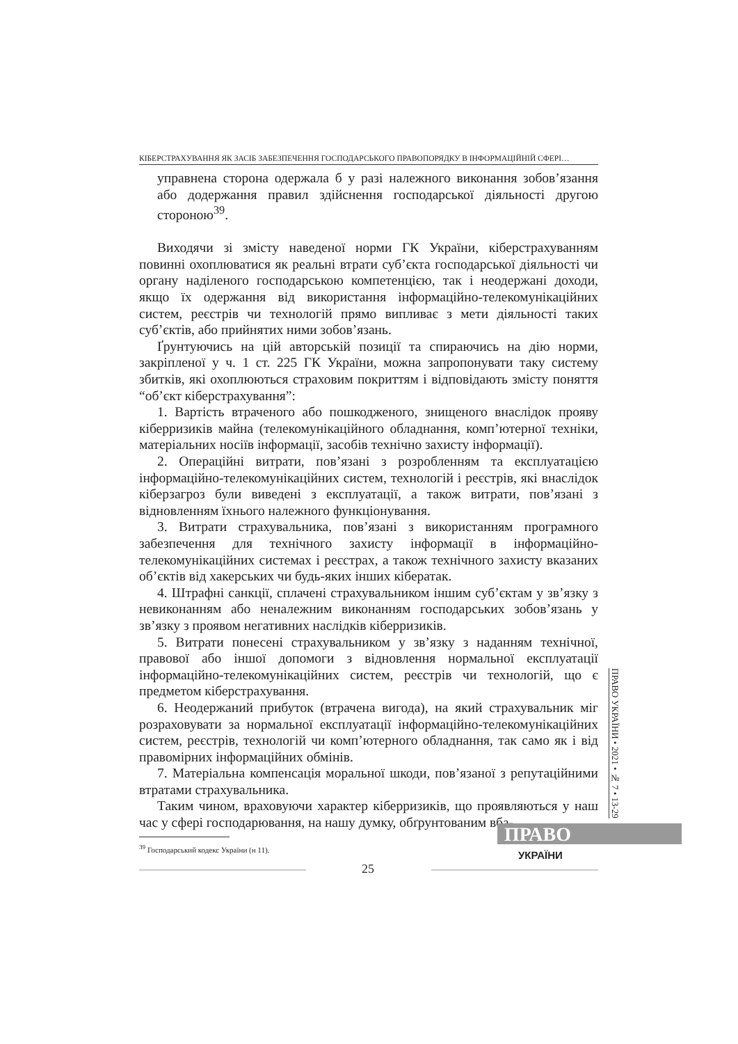КІБЕРСТРАХУВАННЯ ЯК ЗАСІБ ЗАБЕЗПЕЧЕННЯ ГОСПОДАРСЬКОГО ПРАВОПОРЯДКУ В ІНФОРМАЦІЙНІЙ СФЕРІ…
управнена сторона одержала б у разі належного виконання зобов’язання або додержання правил здійснення господарської діяльності другою стороною<sup>39</sup>.
Виходячи зі змісту наведеної норми ГК України, кіберстрахуванням повинні охоплюватися як реальні втрати суб’єкта господарської діяльності чи органу наділеного господарською компетенцією, так і неодержані доходи, якщо їх одержання від використання інформаційно-телекомунікаційних систем, реєстрів чи технологій прямо випливає з мети діяльності таких суб’єктів, або прийнятих ними зобов’язань.
Ґрунтуючись на цій авторській позиції та спираючись на дію норми, закріпленої у ч. 1 ст. 225 ГК України, можна запропонувати таку систему збитків, які охоплюються страховим покриттям і відповідають змісту поняття “об’єкт кіберстрахування”:
1. Вартість втраченого або пошкодженого, знищеного внаслідок прояву кіберризиків майна (телекомунікаційного обладнання, комп’ютерної техніки, матеріальних носіїв інформації, засобів технічно захисту інформації).
2. Операційні витрати, пов’язані з розробленням та експлуатацією інформаційно-телекомунікаційних систем, технологій і реєстрів, які внаслідок кіберзагроз були виведені з експлуатації, а також витрати, пов’язані з відновленням їхнього належного функціонування.
3. Витрати страхувальника, пов’язані з використанням програмного забезпечення для технічного захисту інформації в інформаційно-телекомунікаційних системах і реєстрах, а також технічного захисту вказаних об’єктів від хакерських чи будь-яких інших кібератак.
4. Штрафні санкції, сплачені страхувальником іншим суб’єктам у зв’язку з невиконанням або неналежним виконанням господарських зобов’язань у зв’язку з проявом негативних наслідків кіберризиків.
5. Витрати понесені страхувальником у зв’язку з наданням технічної, правової або іншої допомоги з відновлення нормальної експлуатації інформаційно-телекомунікаційних систем, реєстрів чи технологій, що є предметом кіберстрахування.
6. Неодержаний прибуток (втрачена вигода), на який страхувальник міг розраховувати за нормальної експлуатації інформаційно-телекомунікаційних систем, реєстрів, технологій чи комп’ютерного обладнання, так само як і від правомірних інформаційних обмінів.
7. Матеріальна компенсація моральної шкоди, пов’язаної з репутаційними втратами страхувальника.
Таким чином, враховуючи характер кіберризиків, що проявляються у наш час у сфері господарювання, на нашу думку, обґрунтованим вба-
<sup>39</sup> Господарський кодекс України (н 11).
ПРАВО УКРАЇНИ • 2021 • № 7 • 13-29
ПРАВО
25
УКРАЇНИ